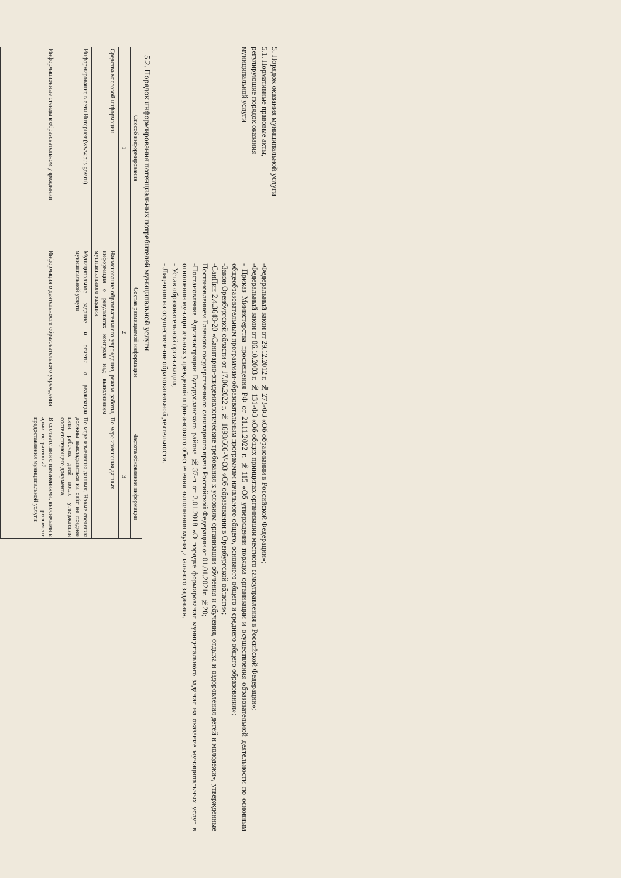5. Порядок оказания муниципальной услуги
5.1. Нормативные правовые акты,
регулирующие порядок оказания
муниципальной услуги
-Федеральный закон от 29.12.2012 г. № 273-ФЗ «Об образовании в Российской Федерации»;
-Федеральный закон от 06.10.2003 г. № 131-ФЗ «Об общих принципах организации местного самоуправления в Российской Федерации»;
- Приказ Министерства просвещения РФ от 21.11.2022 г. №115 «Об утверждении порядка организации и осуществления образовательной деятельности по основным общеобразовательным программам-образовательным программам начального общего, основного общего и среднего общего образования»;
-Закон Оренбургской области от 17.06.2022 г. № 1698/506-V-ОЗ «Об образовании в Оренбургской области»;
-СанПин 2.4.3648-20 «Санитарно-эпидемиологические требования к условиям организации обучения и обучения, отдыха и оздоровления детей и молодежи», утвержденные Постановлением Главного государственного санитарного врача Российской Федерации от 01.01.2021г. №28;
-Постановление Администрации Бугурусланского района №37-п от 2.01.2018 «О порядке формирования муниципального задания на оказание муниципальных услуг в отношении муниципальных учреждений и финансового обеспечения выполнения муниципального задания».
- Устав образовательной организации;
- Лицензия на осуществление образовательной деятельности.
5.2. Порядок информирования потенциальных потребителей муниципальной услуги
| Способ информирования | Состав размещаемой информации | Частота обновления информации |
| --- | --- | --- |
| 1 | 2 | 3 |
| Средства массовой информации | Наименование образовательного учреждения, режим работы, информация о результатах контроля над выполнением муниципального задания | По мере изменения данных |
| Информирование в сети Интернет (www.bus.gov.ru) | Муниципальное задание и отчеты о реализации муниципальной услуги | По мере изменения данных. Новые сведения должны выкладываться на сайт не позднее пяти рабочих дней после утверждения соответствующего документа. |
| Информационные стенды в образовательном учреждении | Информация о деятельности образовательного учреждения | В соответствии с изменениями, вносимыми в административный регламент предоставления муниципальной услуги |